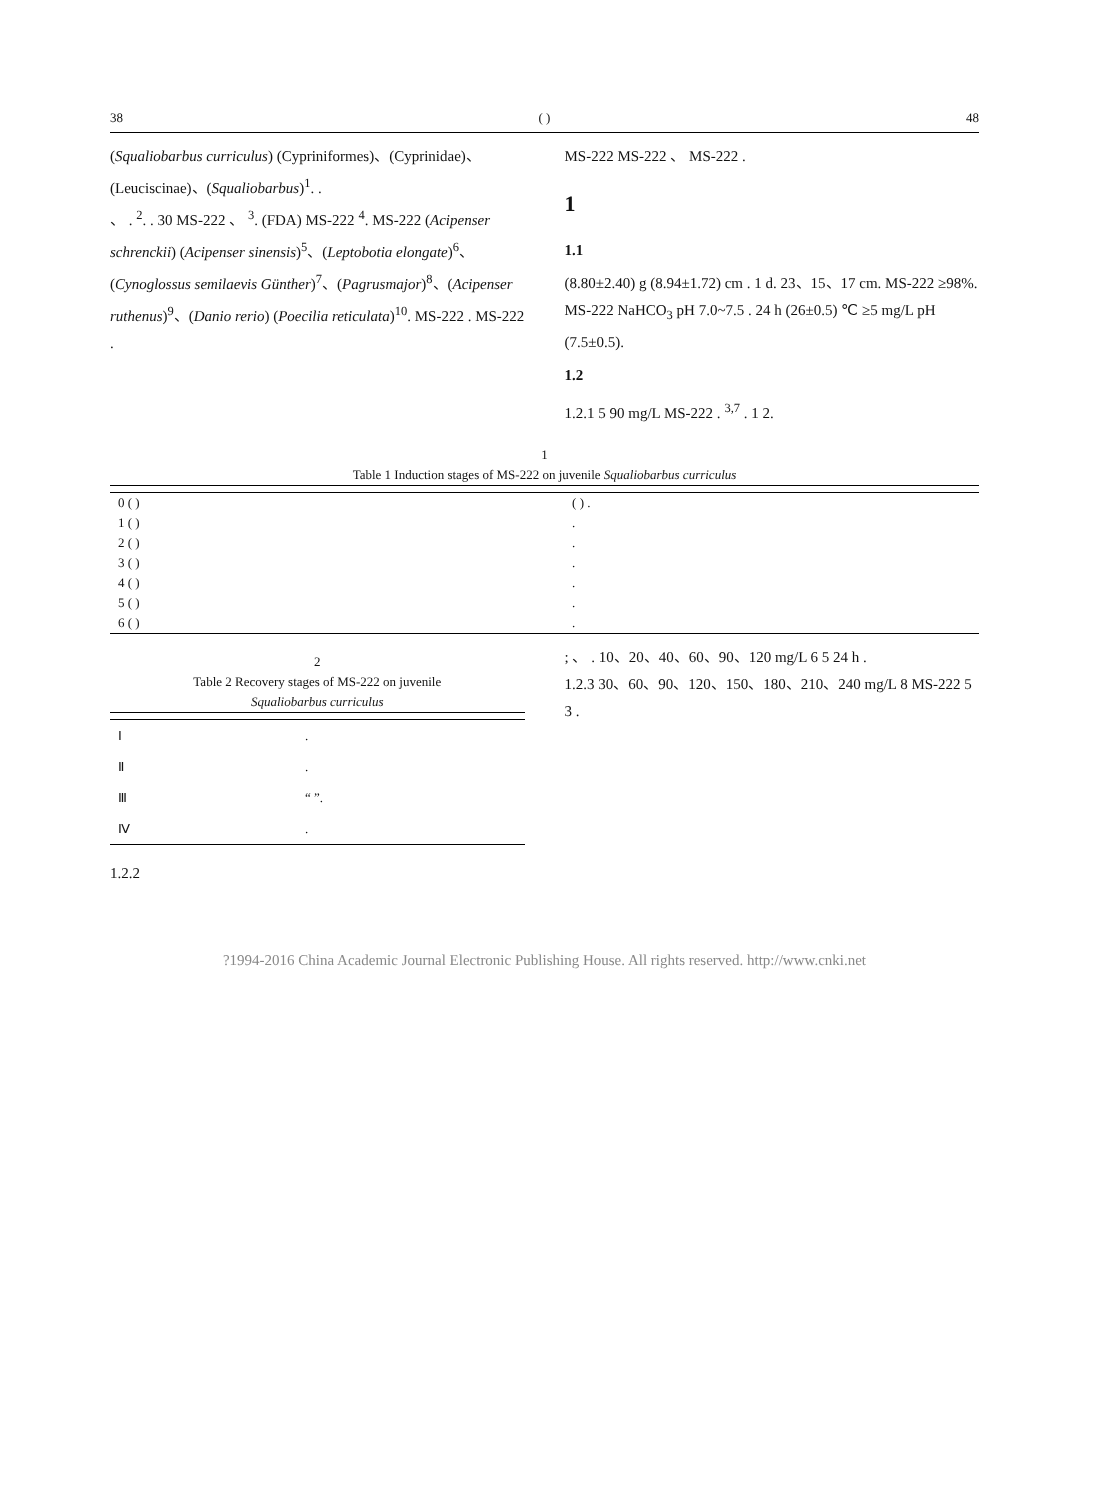38 ( ) 48
(Squaliobarbus curriculus) (Cypriniformes)、(Cyprinidae)、(Leuciscinae)、(Squaliobarbus)<sup>1</sup>. .
、 . <sup>2</sup>. . 30 MS-222 、 <sup>3</sup>. (FDA) MS-222 <sup>4</sup>. MS-222 (Acipenser schrenckii) (Acipenser sinensis)<sup>5</sup>、(Leptobotia elongate)<sup>6</sup>、(Cynoglossus semilaevis Günther)<sup>7</sup>、(Pagrusmajor)<sup>8</sup>、(Acipenser ruthenus)<sup>9</sup>、(Danio rerio) (Poecilia reticulata)<sup>10</sup>. MS-222 . MS-222 .
MS-222 MS-222 、 MS-222 .
1
1.1
(8.80±2.40) g (8.94±1.72) cm . 1 d. 23、15、17 cm. MS-222 ≥98%. MS-222 NaHCO<sub>3</sub> pH 7.0~7.5 . 24 h (26±0.5) ℃ ≥5 mg/L pH (7.5±0.5).
1.2
1.2.1 5 90 mg/L MS-222 . <sup>3,7</sup> . 1 2.
1
Table 1 Induction stages of MS-222 on juvenile Squaliobarbus curriculus
| 0 ( ) | ( ) . |
| 1 ( ) | . |
| 2 ( ) | . |
| 3 ( ) | . |
| 4 ( ) | . |
| 5 ( ) | . |
| 6 ( ) | . |
2
Table 2 Recovery stages of MS-222 on juvenile
Squaliobarbus curriculus
| Ⅰ | . |
| Ⅱ | . |
| Ⅲ | “ ”. |
| Ⅳ | . |
1.2.2
; 、 . 10、20、40、60、90、120 mg/L 6 5 24 h .
1.2.3 30、60、90、120、150、180、210、240 mg/L 8 MS-222 5 3 .
?1994-2016 China Academic Journal Electronic Publishing House. All rights reserved. http://www.cnki.net